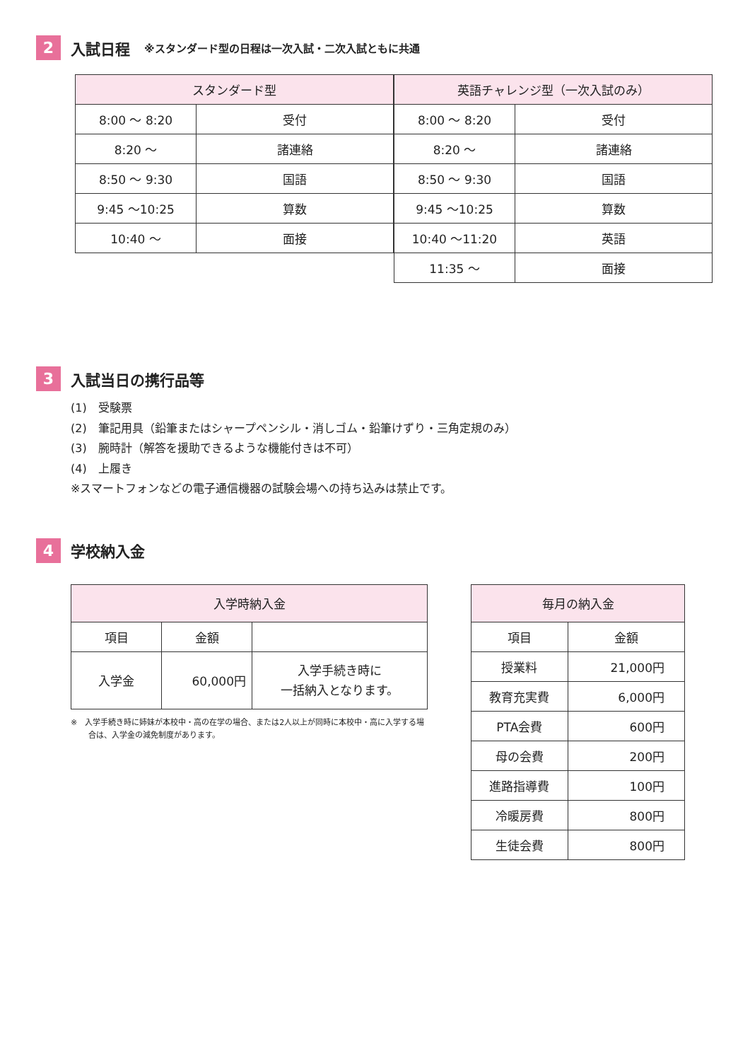2
入試日程 ※スタンダード型の日程は一次入試・二次入試ともに共通
| スタンダード型 | |
| --- | --- |
| 8:00 ～ 8:20 | 受付 |
| 8:20 ～ | 諸連絡 |
| 8:50 ～ 9:30 | 国語 |
| 9:45 ～10:25 | 算数 |
| 10:40 ～ | 面接 |
| 英語チャレンジ型（一次入試のみ） | |
| --- | --- |
| 8:00 ～ 8:20 | 受付 |
| 8:20 ～ | 諸連絡 |
| 8:50 ～ 9:30 | 国語 |
| 9:45 ～10:25 | 算数 |
| 10:40 ～11:20 | 英語 |
| 11:35 ～ | 面接 |
3
入試当日の携行品等
(1)　受験票
(2)　筆記用具（鉛筆またはシャープペンシル・消しゴム・鉛筆けずり・三角定規のみ）
(3)　腕時計（解答を援助できるような機能付きは不可）
(4)　上履き
※スマートフォンなどの電子通信機器の試験会場への持ち込みは禁止です。
4
学校納入金
| 入学時納入金 | | |
| --- | --- | --- |
| 項目 | 金額 | |
| 入学金 | 60,000円 | 入学手続き時に 一括納入となります。 |
※　入学手続き時に姉妹が本校中・高の在学の場合、または2人以上が同時に本校中・高に入学する場合は、入学金の減免制度があります。
| 毎月の納入金 | |
| --- | --- |
| 項目 | 金額 |
| 授業料 | 21,000円 |
| 教育充実費 | 6,000円 |
| PTA会費 | 600円 |
| 母の会費 | 200円 |
| 進路指導費 | 100円 |
| 冷暖房費 | 800円 |
| 生徒会費 | 800円 |